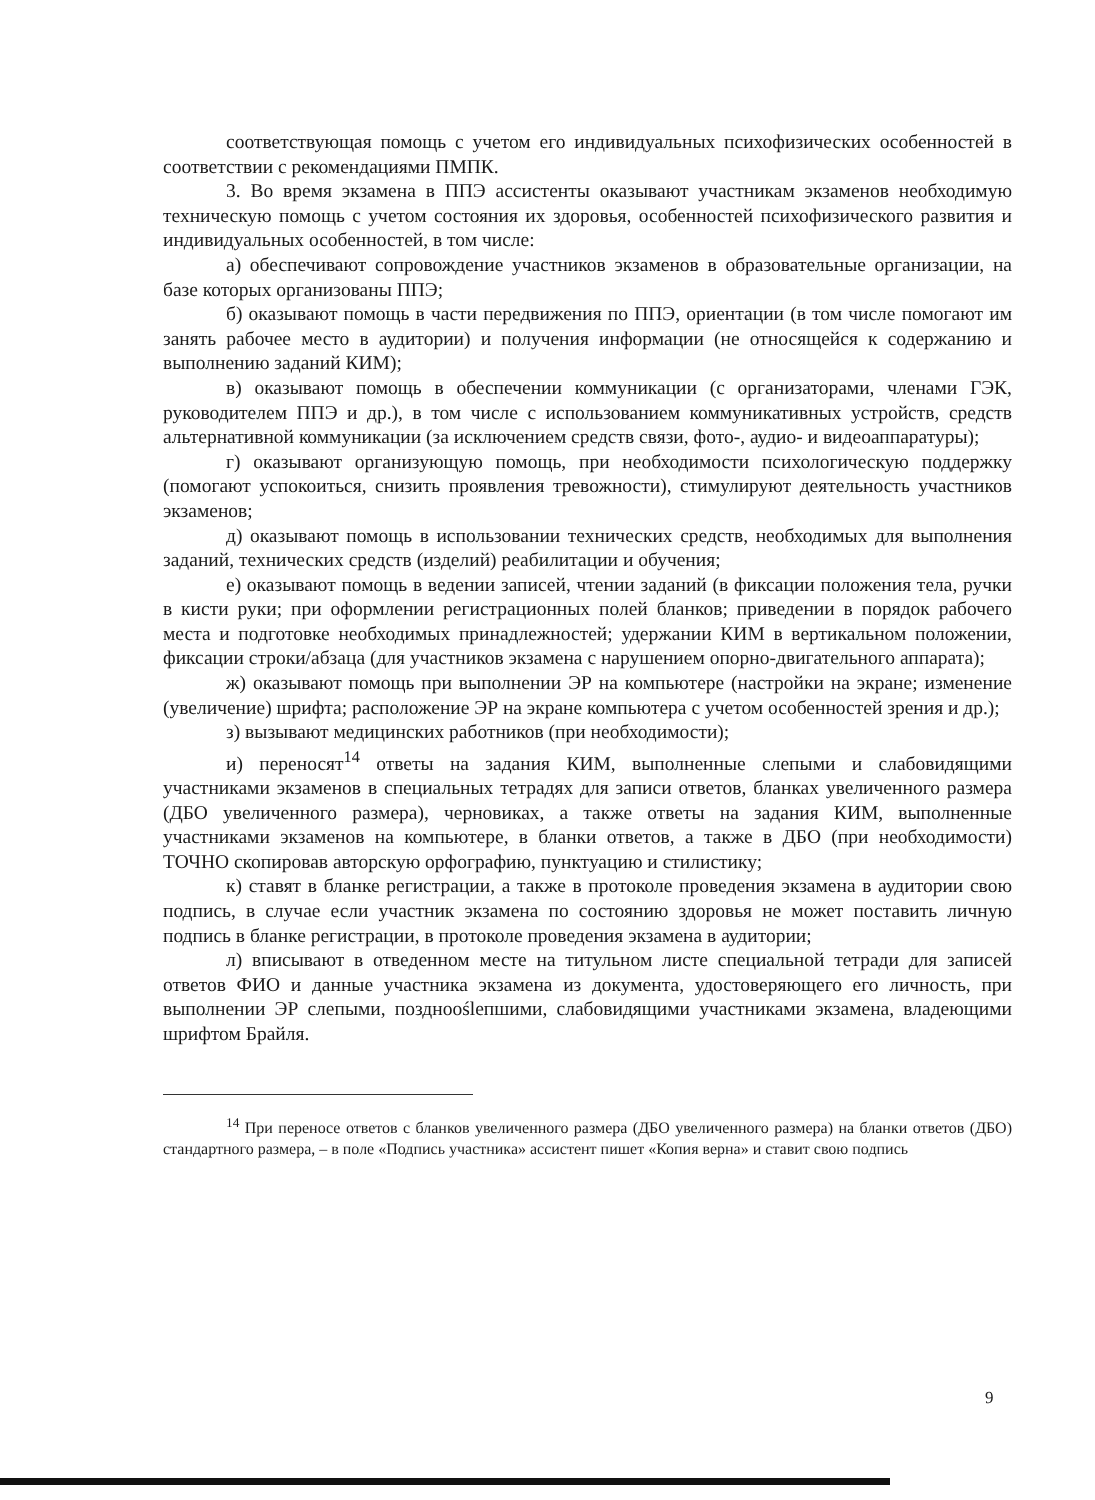соответствующая помощь с учетом его индивидуальных психофизических особенностей в соответствии с рекомендациями ПМПК.
3. Во время экзамена в ППЭ ассистенты оказывают участникам экзаменов необходимую техническую помощь с учетом состояния их здоровья, особенностей психофизического развития и индивидуальных особенностей, в том числе:
а) обеспечивают сопровождение участников экзаменов в образовательные организации, на базе которых организованы ППЭ;
б) оказывают помощь в части передвижения по ППЭ, ориентации (в том числе помогают им занять рабочее место в аудитории) и получения информации (не относящейся к содержанию и выполнению заданий КИМ);
в) оказывают помощь в обеспечении коммуникации (с организаторами, членами ГЭК, руководителем ППЭ и др.), в том числе с использованием коммуникативных устройств, средств альтернативной коммуникации (за исключением средств связи, фото-, аудио- и видеоаппаратуры);
г) оказывают организующую помощь, при необходимости психологическую поддержку (помогают успокоиться, снизить проявления тревожности), стимулируют деятельность участников экзаменов;
д) оказывают помощь в использовании технических средств, необходимых для выполнения заданий, технических средств (изделий) реабилитации и обучения;
е) оказывают помощь в ведении записей, чтении заданий (в фиксации положения тела, ручки в кисти руки; при оформлении регистрационных полей бланков; приведении в порядок рабочего места и подготовке необходимых принадлежностей; удержании КИМ в вертикальном положении, фиксации строки/абзаца (для участников экзамена с нарушением опорно-двигательного аппарата);
ж) оказывают помощь при выполнении ЭР на компьютере (настройки на экране; изменение (увеличение) шрифта; расположение ЭР на экране компьютера с учетом особенностей зрения и др.);
з) вызывают медицинских работников (при необходимости);
и) переносят<sup>14</sup> ответы на задания КИМ, выполненные слепыми и слабовидящими участниками экзаменов в специальных тетрадях для записи ответов, бланках увеличенного размера (ДБО увеличенного размера), черновиках, а также ответы на задания КИМ, выполненные участниками экзаменов на компьютере, в бланки ответов, а также в ДБО (при необходимости) ТОЧНО скопировав авторскую орфографию, пунктуацию и стилистику;
к) ставят в бланке регистрации, а также в протоколе проведения экзамена в аудитории свою подпись, в случае если участник экзамена по состоянию здоровья не может поставить личную подпись в бланке регистрации, в протоколе проведения экзамена в аудитории;
л) вписывают в отведенном месте на титульном листе специальной тетради для записей ответов ФИО и данные участника экзамена из документа, удостоверяющего его личность, при выполнении ЭР слепыми, позднооślепшими, слабовидящими участниками экзамена, владеющими шрифтом Брайля.
<sup>14</sup> При переносе ответов с бланков увеличенного размера (ДБО увеличенного размера) на бланки ответов (ДБО) стандартного размера, – в поле «Подпись участника» ассистент пишет «Копия верна» и ставит свою подпись
9